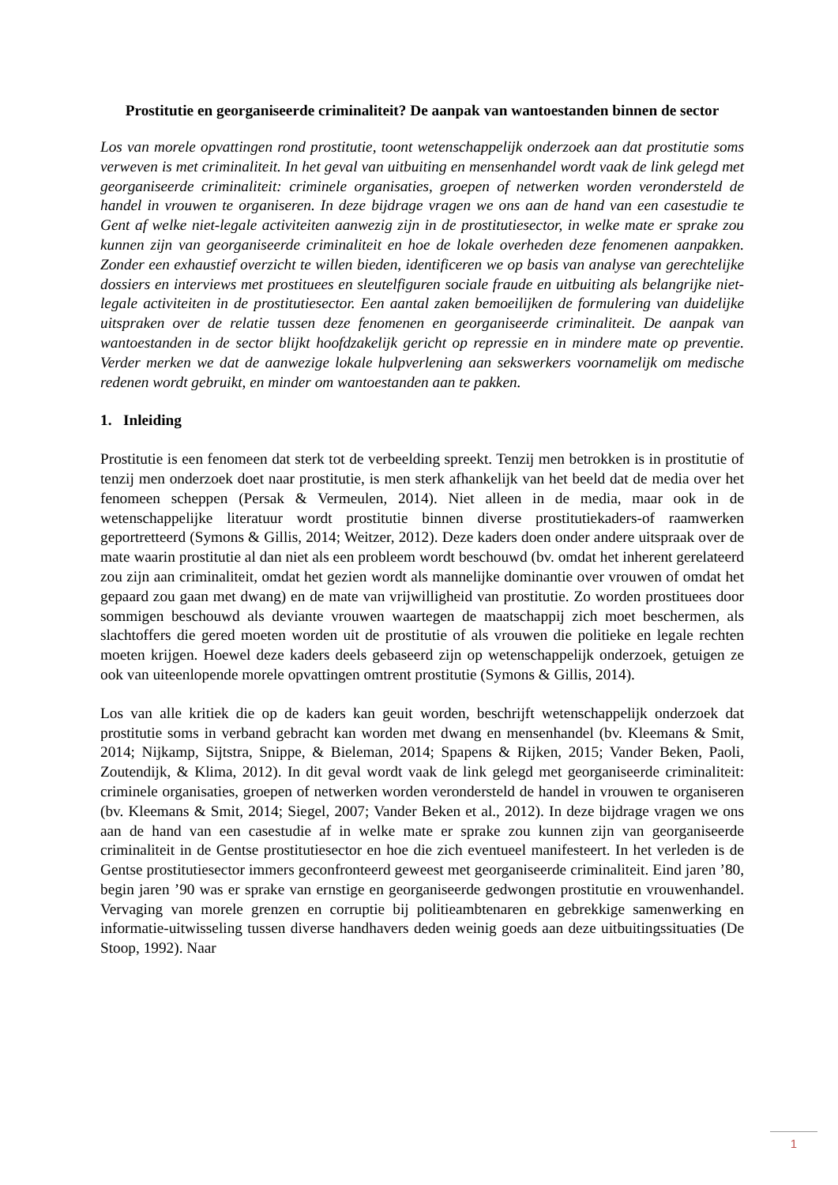Prostitutie en georganiseerde criminaliteit? De aanpak van wantoestanden binnen de sector
Los van morele opvattingen rond prostitutie, toont wetenschappelijk onderzoek aan dat prostitutie soms verweven is met criminaliteit. In het geval van uitbuiting en mensenhandel wordt vaak de link gelegd met georganiseerde criminaliteit: criminele organisaties, groepen of netwerken worden verondersteld de handel in vrouwen te organiseren. In deze bijdrage vragen we ons aan de hand van een casestudie te Gent af welke niet-legale activiteiten aanwezig zijn in de prostitutiesector, in welke mate er sprake zou kunnen zijn van georganiseerde criminaliteit en hoe de lokale overheden deze fenomenen aanpakken. Zonder een exhaustief overzicht te willen bieden, identificeren we op basis van analyse van gerechtelijke dossiers en interviews met prostituees en sleutelfiguren sociale fraude en uitbuiting als belangrijke niet-legale activiteiten in de prostitutiesector. Een aantal zaken bemoeilijken de formulering van duidelijke uitspraken over de relatie tussen deze fenomenen en georganiseerde criminaliteit. De aanpak van wantoestanden in de sector blijkt hoofdzakelijk gericht op repressie en in mindere mate op preventie. Verder merken we dat de aanwezige lokale hulpverlening aan sekswerkers voornamelijk om medische redenen wordt gebruikt, en minder om wantoestanden aan te pakken.
1. Inleiding
Prostitutie is een fenomeen dat sterk tot de verbeelding spreekt. Tenzij men betrokken is in prostitutie of tenzij men onderzoek doet naar prostitutie, is men sterk afhankelijk van het beeld dat de media over het fenomeen scheppen (Persak & Vermeulen, 2014). Niet alleen in de media, maar ook in de wetenschappelijke literatuur wordt prostitutie binnen diverse prostitutiekaders-of raamwerken geportretteerd (Symons & Gillis, 2014; Weitzer, 2012). Deze kaders doen onder andere uitspraak over de mate waarin prostitutie al dan niet als een probleem wordt beschouwd (bv. omdat het inherent gerelateerd zou zijn aan criminaliteit, omdat het gezien wordt als mannelijke dominantie over vrouwen of omdat het gepaard zou gaan met dwang) en de mate van vrijwilligheid van prostitutie. Zo worden prostituees door sommigen beschouwd als deviante vrouwen waartegen de maatschappij zich moet beschermen, als slachtoffers die gered moeten worden uit de prostitutie of als vrouwen die politieke en legale rechten moeten krijgen. Hoewel deze kaders deels gebaseerd zijn op wetenschappelijk onderzoek, getuigen ze ook van uiteenlopende morele opvattingen omtrent prostitutie (Symons & Gillis, 2014).
Los van alle kritiek die op de kaders kan geuit worden, beschrijft wetenschappelijk onderzoek dat prostitutie soms in verband gebracht kan worden met dwang en mensenhandel (bv. Kleemans & Smit, 2014; Nijkamp, Sijtstra, Snippe, & Bieleman, 2014; Spapens & Rijken, 2015; Vander Beken, Paoli, Zoutendijk, & Klima, 2012). In dit geval wordt vaak de link gelegd met georganiseerde criminaliteit: criminele organisaties, groepen of netwerken worden verondersteld de handel in vrouwen te organiseren (bv. Kleemans & Smit, 2014; Siegel, 2007; Vander Beken et al., 2012). In deze bijdrage vragen we ons aan de hand van een casestudie af in welke mate er sprake zou kunnen zijn van georganiseerde criminaliteit in de Gentse prostitutiesector en hoe die zich eventueel manifesteert. In het verleden is de Gentse prostitutiesector immers geconfronteerd geweest met georganiseerde criminaliteit. Eind jaren ’80, begin jaren ’90 was er sprake van ernstige en georganiseerde gedwongen prostitutie en vrouwenhandel. Vervaging van morele grenzen en corruptie bij politieambtenaren en gebrekkige samenwerking en informatie-uitwisseling tussen diverse handhavers deden weinig goeds aan deze uitbuitingssituaties (De Stoop, 1992). Naar
1